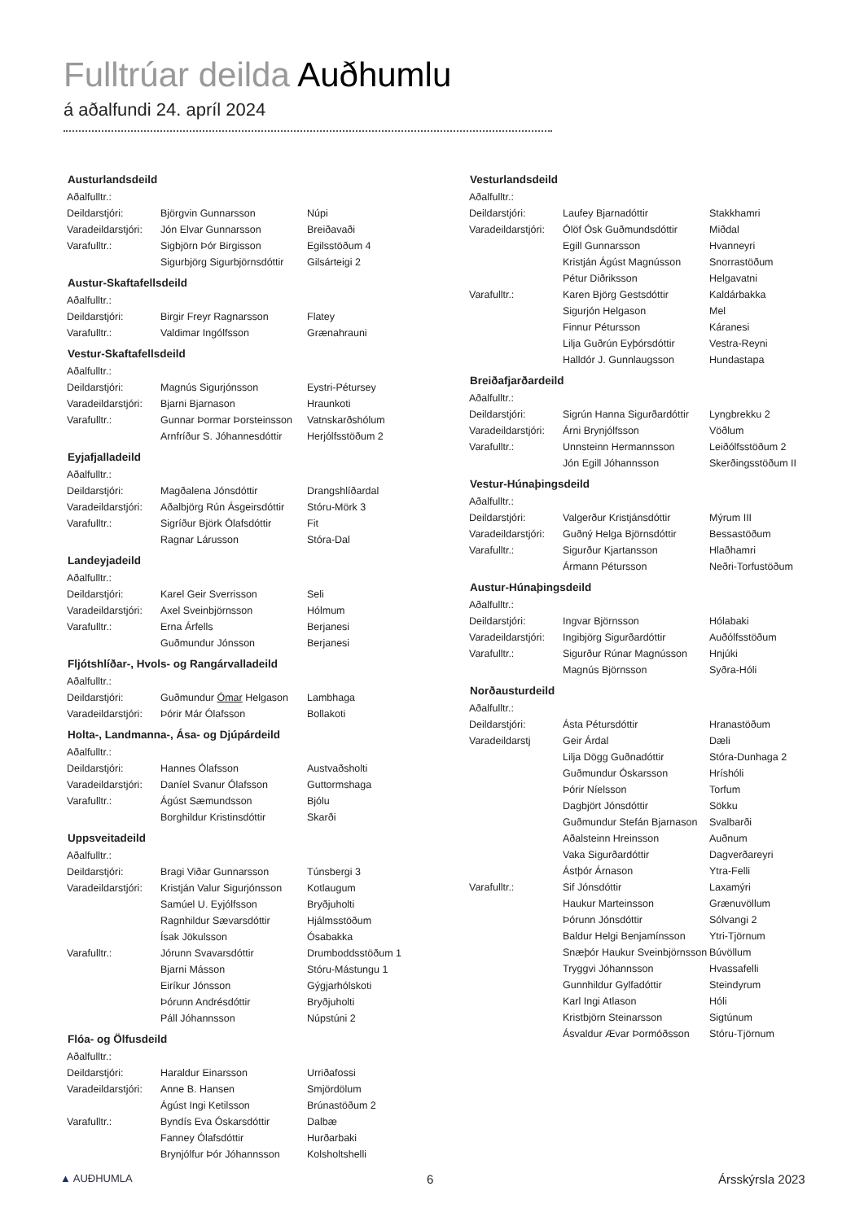Fulltrúar deilda Auðhumlu
á aðalfundi 24. apríl 2024
| Austurlandsdeild | | |
| --- | --- | --- |
| Aðalfulltr.: | | |
| Deildarstjóri: | Björgvin Gunnarsson | Núpi |
| Varadeildarstjóri: | Jón Elvar Gunnarsson | Breiðavaði |
| Varafulltr.: | Sigbjörn Þór Birgisson | Egilsstöðum 4 |
| | Sigurbjörg Sigurbjörnsdóttir | Gilsárteigi 2 |
| Austur-Skaftafellsdeild | | |
| Aðalfulltr.: | | |
| Deildarstjóri: | Birgir Freyr Ragnarsson | Flatey |
| Varafulltr.: | Valdimar Ingólfsson | Grænahrauni |
| Vestur-Skaftafellsdeild | | |
| Aðalfulltr.: | | |
| Deildarstjóri: | Magnús Sigurjónsson | Eystri-Pétursey |
| Varadeildarstjóri: | Bjarni Bjarnason | Hraunkoti |
| Varafulltr.: | Gunnar Þormar Þorsteinsson | Vatnskarðshólum |
| | Arnfríður S. Jóhannesdóttir | Herjólfsstöðum 2 |
| Eyjafjalladeild | | |
| Aðalfulltr.: | | |
| Deildarstjóri: | Magðalena Jónsdóttir | Drangshlíðardal |
| Varadeildarstjóri: | Aðalbjörg Rún Ásgeirsdóttir | Stóru-Mörk 3 |
| Varafulltr.: | Sigríður Björk Ólafsdóttir | Fit |
| | Ragnar Lárusson | Stóra-Dal |
| Landeyjadeild | | |
| Aðalfulltr.: | | |
| Deildarstjóri: | Karel Geir Sverrisson | Seli |
| Varadeildarstjóri: | Axel Sveinbjörnsson | Hólmum |
| Varafulltr.: | Erna Árfells | Berjanesi |
| | Guðmundur Jónsson | Berjanesi |
| Fljótshlíðar-, Hvols- og Rangárvalladeild | | |
| Aðalfulltr.: | | |
| Deildarstjóri: | Guðmundur Ómar Helgason | Lambhaga |
| Varadeildarstjóri: | Þórir Már Ólafsson | Bollakoti |
| Holta-, Landmanna-, Ása- og Djúpárdeild | | |
| Aðalfulltr.: | | |
| Deildarstjóri: | Hannes Ólafsson | Austvaðsholti |
| Varadeildarstjóri: | Daníel Svanur Ólafsson | Guttormshaga |
| Varafulltr.: | Ágúst Sæmundsson | Bjólu |
| | Borghildur Kristinsdóttir | Skarði |
| Uppsveitadeild | | |
| Aðalfulltr.: | | |
| Deildarstjóri: | Bragi Viðar Gunnarsson | Túnsbergi 3 |
| Varadeildarstjóri: | Kristján Valur Sigurjónsson | Kotlaugum |
| | Samúel U. Eyjólfsson | Bryðjuholti |
| | Ragnhildur Sævarsdóttir | Hjálmsstöðum |
| | Ísak Jökulsson | Ósabakka |
| Varafulltr.: | Jórunn Svavarsdóttir | Drumboddsstöðum 1 |
| | Bjarni Másson | Stóru-Mástungu 1 |
| | Eiríkur Jónsson | Gýgjarhólskoti |
| | Þórunn Andrésdóttir | Bryðjuholti |
| | Páll Jóhannsson | Núpstúni 2 |
| Flóa- og Ölfusdeild | | |
| Aðalfulltr.: | | |
| Deildarstjóri: | Haraldur Einarsson | Urriðafossi |
| Varadeildarstjóri: | Anne B. Hansen | Smjördölum |
| | Ágúst Ingi Ketilsson | Brúnastöðum 2 |
| Varafulltr.: | Byndís Eva Óskarsdóttir | Dalbæ |
| | Fanney Ólafsdóttir | Hurðarbaki |
| | Brynjólfur Þór Jóhannsson | Kolsholtshelli |
| Vesturlandsdeild | | |
| --- | --- | --- |
| Aðalfulltr.: | | |
| Deildarstjóri: | Laufey Bjarnadóttir | Stakkhamri |
| Varadeildarstjóri: | Ólöf Ósk Guðmundsdóttir | Miðdal |
| | Egill Gunnarsson | Hvanneyri |
| | Kristján Ágúst Magnússon | Snorrastöðum |
| | Pétur Diðriksson | Helgavatni |
| Varafulltr.: | Karen Björg Gestsdóttir | Kaldárbakka |
| | Sigurjón Helgason | Mel |
| | Finnur Pétursson | Káranesi |
| | Lilja Guðrún Eyþórsdóttir | Vestra-Reyni |
| | Halldór J. Gunnlaugsson | Hundastapa |
| Breiðafjarðardeild | | |
| Aðalfulltr.: | | |
| Deildarstjóri: | Sigrún Hanna Sigurðardóttir | Lyngbrekku 2 |
| Varadeildarstjóri: | Árni Brynjólfsson | Vöðlum |
| Varafulltr.: | Unnsteinn Hermannsson | Leiðólfsstöðum 2 |
| | Jón Egill Jóhannsson | Skerðingsstöðum II |
| Vestur-Húnaþingsdeild | | |
| Aðalfulltr.: | | |
| Deildarstjóri: | Valgerður Kristjánsdóttir | Mýrum III |
| Varadeildarstjóri: | Guðný Helga Björnsdóttir | Bessastöðum |
| Varafulltr.: | Sigurður Kjartansson | Hlaðhamri |
| | Ármann Pétursson | Neðri-Torfustöðum |
| Austur-Húnaþingsdeild | | |
| Aðalfulltr.: | | |
| Deildarstjóri: | Ingvar Björnsson | Hólabaki |
| Varadeildarstjóri: | Ingibjörg Sigurðardóttir | Auðólfsstöðum |
| Varafulltr.: | Sigurður Rúnar Magnússon | Hnjúki |
| | Magnús Björnsson | Syðra-Hóli |
| Norðausturdeild | | |
| Aðalfulltr.: | | |
| Deildarstjóri: | Ásta Pétursdóttir | Hranastöðum |
| Varadeildarstj | Geir Árdal | Dæli |
| | Lilja Dögg Guðnadóttir | Stóra-Dunhaga 2 |
| | Guðmundur Óskarsson | Hríshóli |
| | Þórir Níelsson | Torfum |
| | Dagbjört Jónsdóttir | Sökku |
| | Guðmundur Stefán Bjarnason | Svalbarði |
| | Aðalsteinn Hreinsson | Auðnum |
| | Vaka Sigurðardóttir | Dagverðareyri |
| | Ástþór Árnason | Ytra-Felli |
| Varafulltr.: | Sif Jónsdóttir | Laxamýri |
| | Haukur Marteinsson | Grænuvöllum |
| | Þórunn Jónsdóttir | Sólvangi 2 |
| | Baldur Helgi Benjamínsson | Ytri-Tjörnum |
| | Snæþór Haukur Sveinbjörnsson | Búvöllum |
| | Tryggvi Jóhannsson | Hvassafelli |
| | Gunnhildur Gylfadóttir | Steindyrum |
| | Karl Ingi Atlason | Hóli |
| | Kristbjörn Steinarsson | Sigtúnum |
| | Ásvaldur Ævar Þormóðsson | Stóru-Tjörnum |
▲ AUÐHUMLA 6 Ársskýrsla 2023